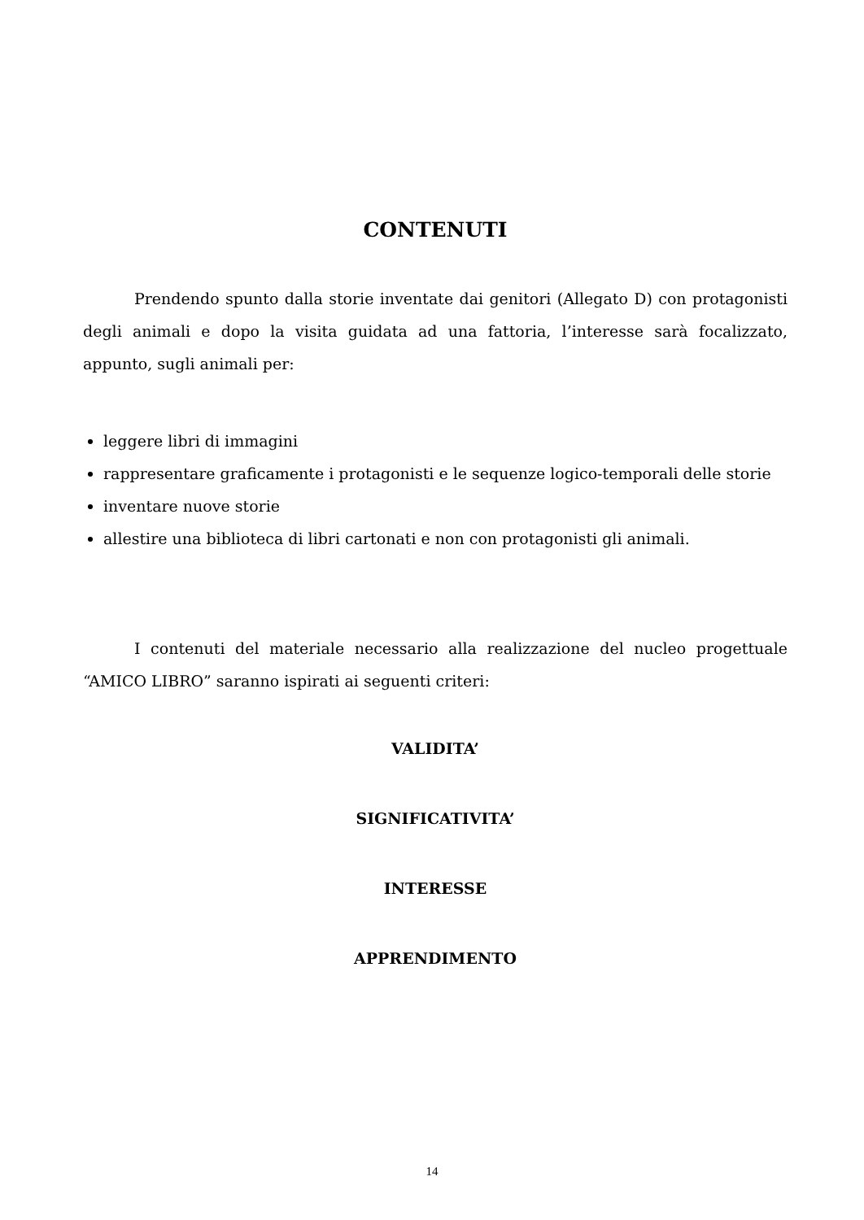CONTENUTI
Prendendo spunto dalla storie inventate dai genitori (Allegato D) con protagonisti degli animali e dopo la visita guidata ad una fattoria, l’interesse sarà focalizzato, appunto, sugli animali per:
leggere libri di immagini
rappresentare graficamente i protagonisti e le sequenze logico-temporali delle storie
inventare nuove storie
allestire una biblioteca di libri cartonati e non con protagonisti gli animali.
I contenuti del materiale necessario alla realizzazione del nucleo progettuale “AMICO LIBRO” saranno ispirati ai seguenti criteri:
VALIDITA’
SIGNIFICATIVITA’
INTERESSE
APPRENDIMENTO
14